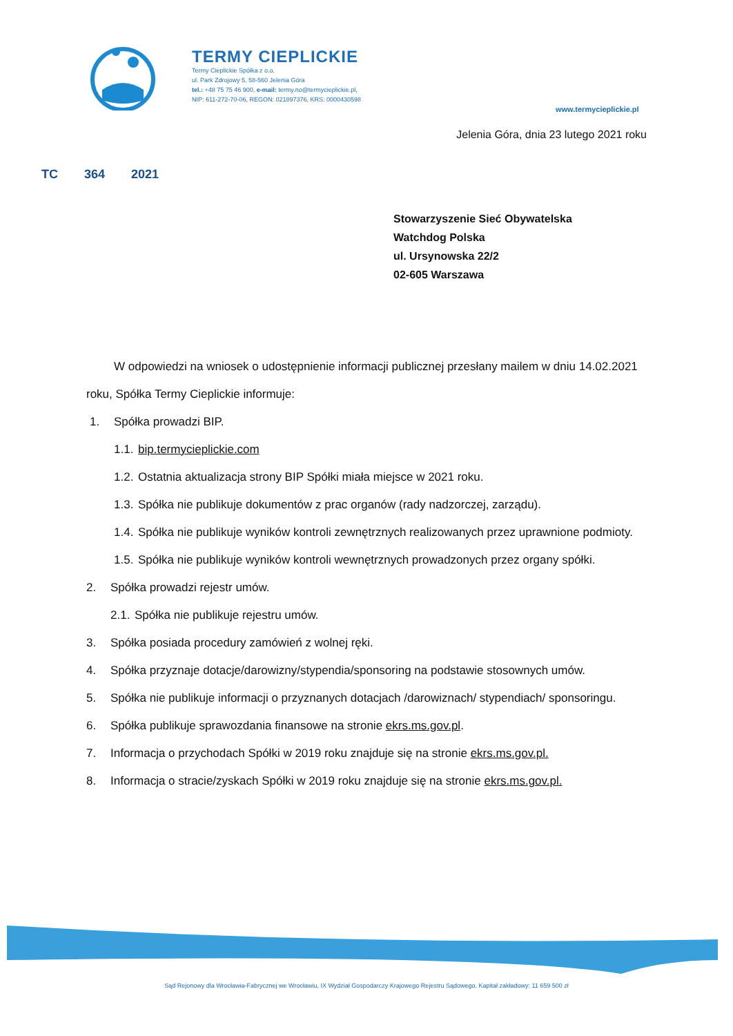TERMY CIEPLICKIE
Termy Cieplickie Spółka z o.o.
ul. Park Zdrojowy 5, 58-560 Jelenia Góra
tel.: +48 75 75 46 900, e-mail: termy.no@termycieplickie.pl,
NIP: 611-272-70-06, REGON: 021897376, KRS: 0000430598
www.termycieplickie.pl
Jelenia Góra, dnia 23 lutego 2021 roku
TC 364 2021
Stowarzyszenie Sieć Obywatelska
Watchdog Polska
ul. Ursynowska 22/2
02-605 Warszawa
W odpowiedzi na wniosek o udostępnienie informacji publicznej przesłany mailem w dniu 14.02.2021 roku, Spółka Termy Cieplickie informuje:
1. Spółka prowadzi BIP.
1.1. bip.termycieplickie.com
1.2. Ostatnia aktualizacja strony BIP Spółki miała miejsce w 2021 roku.
1.3. Spółka nie publikuje dokumentów z prac organów (rady nadzorczej, zarządu).
1.4. Spółka nie publikuje wyników kontroli zewnętrznych realizowanych przez uprawnione podmioty.
1.5. Spółka nie publikuje wyników kontroli wewnętrznych prowadzonych przez organy spółki.
2. Spółka prowadzi rejestr umów.
2.1. Spółka nie publikuje rejestru umów.
3. Spółka posiada procedury zamówień z wolnej ręki.
4. Spółka przyznaje dotacje/darowizny/stypendia/sponsoring na podstawie stosownych umów.
5. Spółka nie publikuje informacji o przyznanych dotacjach /darowiznach/ stypendiach/ sponsoringu.
6. Spółka publikuje sprawozdania finansowe na stronie ekrs.ms.gov.pl.
7. Informacja o przychodach Spółki w 2019 roku znajduje się na stronie ekrs.ms.gov.pl.
8. Informacja o stracie/zyskach Spółki w 2019 roku znajduje się na stronie ekrs.ms.gov.pl.
Sąd Rejonowy dla Wrocławia-Fabrycznej we Wrocławiu, IX Wydział Gospodarczy Krajowego Rejestru Sądowego, Kapitał zakładowy: 11 659 500 zł